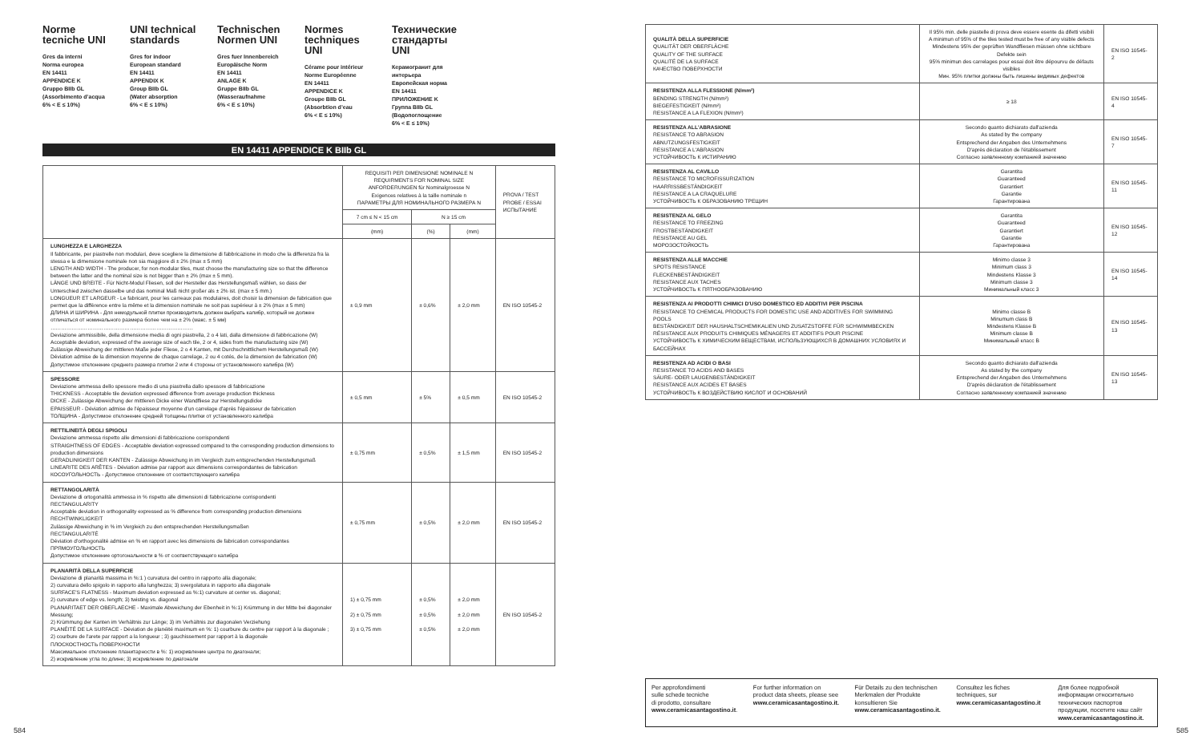Norme
tecniche UNI
Gres da interni
Norma europea
EN 14411
APPENDICE K
Gruppo BIIb GL
(Assorbimento d’acqua
6% < E ≤ 10%)
UNI technical
standards
Gres for indoor
European standard
EN 14411
APPENDIX K
Group BIIb GL
(Water absorption
6% < E ≤ 10%)
Technischen
Normen UNI
Gres fuer Innenbereich
Europäische Norm
EN 14411
ANLAGE K
Gruppe BIIb GL
(Wasseraufnahme
6% < E ≤ 10%)
Normes
techniques
UNI
Cérame pour intérieur
Norme Européenne
EN 14411
APPENDICE K
Groupe BIIb GL
(Absorbtion d’eau
6% < E ≤ 10%)
Технические
стандарты
UNI
Керамогранит для
интерьера
Европейская норма
EN 14411
ПРИЛОЖЕНИЕ K
Группа BIIb GL
(Водопоглощение
6% < E ≤ 10%)
EN 14411 APPENDICE K BIIb GL
| | REQUISITI PER DIMENSIONE NOMINALE N REQUIRMENTS FOR NOMINAL SIZE ANFORDERUNGEN für Nominalgroesse N Exigences relatives à la taille nominale n ПАРАМЕТРЫ ДЛЯ НОМИНАЛЬНОГО РАЗМЕРА N | | | PROVA / TEST PROBE / ESSAI ИСПЫТАНИЕ |
| --- | --- | --- | --- | --- |
| | 7 cm ≤ N < 15 cm | N ≥ 15 cm | | |
| | (mm) | (%) | (mm) | |
| LUNGHEZZA E LARGHEZZA Il fabbricante, per piastrelle non modulari, deve scegliere la dimensione di fabbricazione in modo che la differenza fra la stessa e la dimensione nominale non sia maggiore di ± 2% (max ± 5 mm) LENGTH AND WIDTH - The producer, for non-modular tiles, must choose the manufacturing size so that the difference between the latter and the nominal size is not bigger than ± 2% (max ± 5 mm). LÄNGE UND BREITE - Für Nicht-Modul Fliesen, soll der Hersteller das Herstellungsmaß wählen, so dass der Unterschied zwischen dasselbe und das nominal Maß nicht großer als ± 2% ist. (max ± 5 mm.) LONGUEUR ET LARGEUR - Le fabricant, pour les carreaux pas modulaires, doit choisir la dimension de fabrication que permet que la différence entre la même et la dimension nominale ne soit pas supérieur à ± 2% (max ± 5 mm) ДЛИНА И ШИРИНА - Для немодульной плитки производитель должен выбрать калибр, который не должен отличаться от номинального размера более чем на ± 2% (макс. ± 5 мм) ……………………………………………………………………… Deviazione ammissibile, della dimensione media di ogni piastrella, 2 o 4 lati, dalla dimensione di fabbricazione (W) Acceptable deviation, expressed of the average size of each tile, 2 or 4, sides from the manufacturing size (W) Zulässige Abweichung der mittleren Maße jeder Fliese, 2 o 4 Kanten, mit Durchschnittlichem Herstellungsmaß (W) Déviation admise de la dimension moyenne de chaque carrelage, 2 ou 4 cotés, de la dimension de fabrication (W) Допустимое отклонение среднего размера плитки 2 или 4 стороны от установленного калибра (W) | ± 0,9 mm | ± 0,6% | ± 2,0 mm | EN ISO 10545-2 |
| SPESSORE Deviazione ammessa dello spessore medio di una piastrella dallo spessore di fabbricazione THICKNESS - Acceptable tile deviation expressed difference from average production thickness DICKE - Zulässige Abweichung der mittleren Dicke einer Wandfliese zur Herstellungsdicke EPAISSEUR - Déviation admise de l'épaisseur moyenne d'un carrelage d'après l'épaisseur de fabrication ТОЛЩИНА - Допустимое отклонение средней толщины плитки от установленного калибра | ± 0,5 mm | ± 5% | ± 0,5 mm | EN ISO 10545-2 |
| RETTILINEITÀ DEGLI SPIGOLI Deviazione ammessa rispetto alle dimensioni di fabbricazione corrispondenti STRAIGHTNESS OF EDGES - Acceptable deviation expressed compared to the corresponding production dimensions to production dimensions GERADLINIGKEIT DER KANTEN - Zulässige Abweichung in im Vergleich zum entsprechenden Herstellungsmaß LINEARITE DES ARÊTES - Déviation admise par rapport aux dimensions correspondantes de fabrication КОСОУГОЛЬНОСТЬ - Допустимое отклонение от соответствующего калибра | ± 0,75 mm | ± 0,5% | ± 1,5 mm | EN ISO 10545-2 |
| RETTANGOLARITÀ Deviazione di ortogonalità ammessa in % rispetto alle dimensioni di fabbricazione corrispondenti RECTANGULARITY Acceptable deviation in orthogonality expressed as % difference from corresponding production dimensions RECHTWINKLIGKEIT Zulässige Abweichung in % im Vergleich zu den entsprechenden Herstellungsmaßen RECTANGULARITÉ Déviation d'orthogonalité admise en % en rapport avec les dimensions de fabrication correspondantes ПРЯМОУГОЛЬНОСТЬ Допустимое отклонение ортогональности в % от соответствующего калибра | ± 0,75 mm | ± 0,5% | ± 2,0 mm | EN ISO 10545-2 |
| PLANARITÀ DELLA SUPERFICIE Deviazione di planarità massima in %:1 ) curvatura del centro in rapporto alla diagonale; 2) curvatura dello spigolo in rapporto alla lunghezza; 3) svergolatura in rapporto alla diagonale SURFACE'S FLATNESS - Maximum deviation expressed as %:1) curvature at center vs. diagonal; 2) curvature of edge vs. length; 3) twisting vs. diagonal PLANARITAET DER OBEFLAECHE - Maximale Abweichung der Ebenheit in %:1) Krümmung in der Mitte bei diagonaler Messung; 2) Krümmung der Kanten im Verhältnis zur Länge; 3) im Verhältnis zur diagonalen Verziehung PLANÉITÉ DE LA SURFACE - Déviation de planéité maximum en %: 1) courbure du centre par rapport à la diagonale ; 2) courbure de l'arete par rapport a la longueur ; 3) gauchissement par rapport à la diagonale ПЛОСКОСТНОСТЬ ПОВЕРХНОСТИ Максимальное отклонение планитарности в %: 1) искривление центра по диагонали; 2) искривление угла по длине; 3) искривление по диагонали | 1) ± 0,75 mm 2) ± 0,75 mm 3) ± 0,75 mm | ± 0,5% ± 0,5% ± 0,5% | ± 2,0 mm ± 2,0 mm ± 2,0 mm | EN ISO 10545-2 |
| QUALITÀ DELLA SUPERFICIE QUALITÄT DER OBERFLÄCHE QUALITY OF THE SURFACE QUALITÉ DE LA SURFACE КАЧЕСТВО ПОВЕРХНОСТИ | Il 95% min. delle piastelle di prova deve essere esente da difetti visibili A minimun of 95% of the tiles tested must be free of any visible defects Mindestens 95% der geprüften Wandfliesen müssen ohne sichtbare Defekte sein 95% minimun des carrelages pour essai doit être dépourvu de défauts visibles Мин. 95% плитки должны быть лишены видимых дефектов | | EN ISO 10545-2 |
| RESISTENZA ALLA FLESSIONE (N/mm²) BENDING STRENGTH (N/mm²) BIEGEFESTIGKEIT (N/mm²) RESISTANCE A LA FLEXION (N/mm²) | ≥ 18 | | EN ISO 10545-4 |
| RESISTENZA ALL'ABRASIONE RESISTANCE TO ABRASION ABNUTZUNGSFESTIGKEIT RESISTANCE A L'ABRASION УСТОЙЧИВОСТЬ К ИСТИРАНИЮ | Secondo quanto dichiarato dall'azienda As stated by the company Entsprechend der Angaben des Unternehmens D'après déclaration de l'établissement Согласно заявленному компанией значению | | EN ISO 10545-7 |
| RESISTENZA AL CAVILLO RESISTANCE TO MICROFISSURIZATION HAARRISSBESTÄNDIGKEIT RESISTANCE A LA CRAQUELURE УСТОЙЧИВОСТЬ К ОБРАЗОВАНИЮ ТРЕЩИН | Garantita Guaranteed Garantiert Garantie Гарантирована | | EN ISO 10545-11 |
| RESISTENZA AL GELO RESISTANCE TO FREEZING FROSTBESTÄNDIGKEIT RESISTANCE AU GEL МОРОЗОСТОЙКОСТЬ | Garantita Guaranteed Garantiert Garantie Гарантирована | | EN ISO 10545-12 |
| RESISTENZA ALLE MACCHIE SPOTS RESISTANCE FLECKENBESTÄNDIGKEIT RESISTANCE AUX TACHES УСТОЙЧИВОСТЬ К ПЯТНООБРАЗОВАНИЮ | Minimo classe 3 Minimum class 3 Mindestens Klasse 3 Minimum classe 3 Минимальный класс 3 | | EN ISO 10545-14 |
| RESISTENZA AI PRODOTTI CHIMICI D'USO DOMESTICO ED ADDITIVI PER PISCINA RESISTANCE TO CHEMICAL PRODUCTS FOR DOMESTIC USE AND ADDITIVES FOR SWIMMING POOLS BESTÄNDIGKEIT DER HAUSHALTSCHEMIKALIEN UND ZUSATZSTOFFE FÜR SCHWIMMBECKEN RÉSISTANCE AUX PRODUITS CHIMIQUES MÉNAGERS ET ADDITIFS POUR PISCINE УСТОЙЧИВОСТЬ К ХИМИЧЕСКИМ ВЕЩЕСТВАМ, ИСПОЛЬЗУЮЩИХСЯ В ДОМАШНИХ УСЛОВИЯХ И БАССЕЙНАХ | | Minimo classe B Minumum class B Mindestens Klasse B Minimum classe B Минимальный класс B | EN ISO 10545-13 |
| RESISTENZA AD ACIDI O BASI RESISTANCE TO ACIDS AND BASES SÄURE- ODER LAUGENBESTÄNDIGKEIT RESISTANCE AUX ACIDES ET BASES УСТОЙЧИВОСТЬ К ВОЗДЕЙСТВИЮ КИСЛОТ И ОСНОВАНИЙ | Secondo quanto dichiarato dall'azienda As stated by the company Entsprechend der Angaben des Unternehmens D'après déclaration de l'établissement Согласно заявленному компанией значению | | EN ISO 10545-13 |
Per approfondimenti
sulle schede tecniche
di prodotto, consultare
www.ceramicasantagostino.it.
For further information on
product data sheets, please see
www.ceramicasantagostino.it.
Für Details zu den technischen
Merkmalen der Produkte
konsultieren Sie
www.ceramicasantagostino.it.
Consultez les fiches
techniques, sur
www.ceramicasantagostino.it
Для более подробной
информации относительно
технических паспортов
продукции, посетите наш сайт
www.ceramicasantagostino.it.
584 585